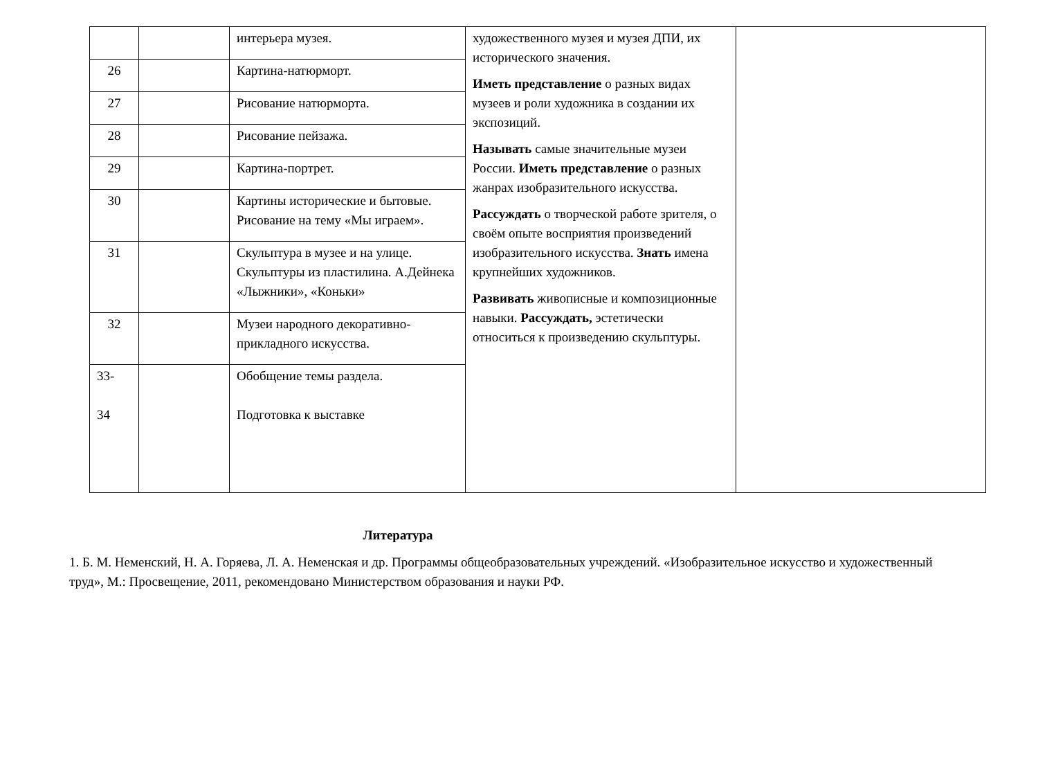| | | интерьера музея. | художественного музея и музея ДПИ, их исторического значения. Иметь представление о разных видах музеев и роли художника в создании их экспозиций. Называть самые значительные музеи России. Иметь представление о разных жанрах изобразительного искусства. Рассуждать о творческой работе зрителя, о своём опыте восприятия произведений изобразительного искусства. Знать имена крупнейших художников. Развивать живописные и композиционные навыки. Рассуждать, эстетически относиться к произведению скульптуры. | |
| 26 | | Картина-натюрморт. | | |
| 27 | | Рисование натюрморта. | | |
| 28 | | Рисование пейзажа. | | |
| 29 | | Картина-портрет. | | |
| 30 | | Картины исторические и бытовые. Рисование на тему «Мы играем». | | |
| 31 | | Скульптура в музее и на улице. Скульптуры из пластилина. А.Дейнека «Лыжники», «Коньки» | | |
| 32 | | Музеи народного декоративно-прикладного искусства. | | |
| 33- 34 | | Обобщение темы раздела. Подготовка к выставке | | |
Литература
1. Б. М. Неменский, Н. А. Горяева, Л. А. Неменская и др. Программы общеобразовательных учреждений. «Изобразительное искусство и художественный труд», М.: Просвещение, 2011, рекомендовано Министерством образования и науки РФ.